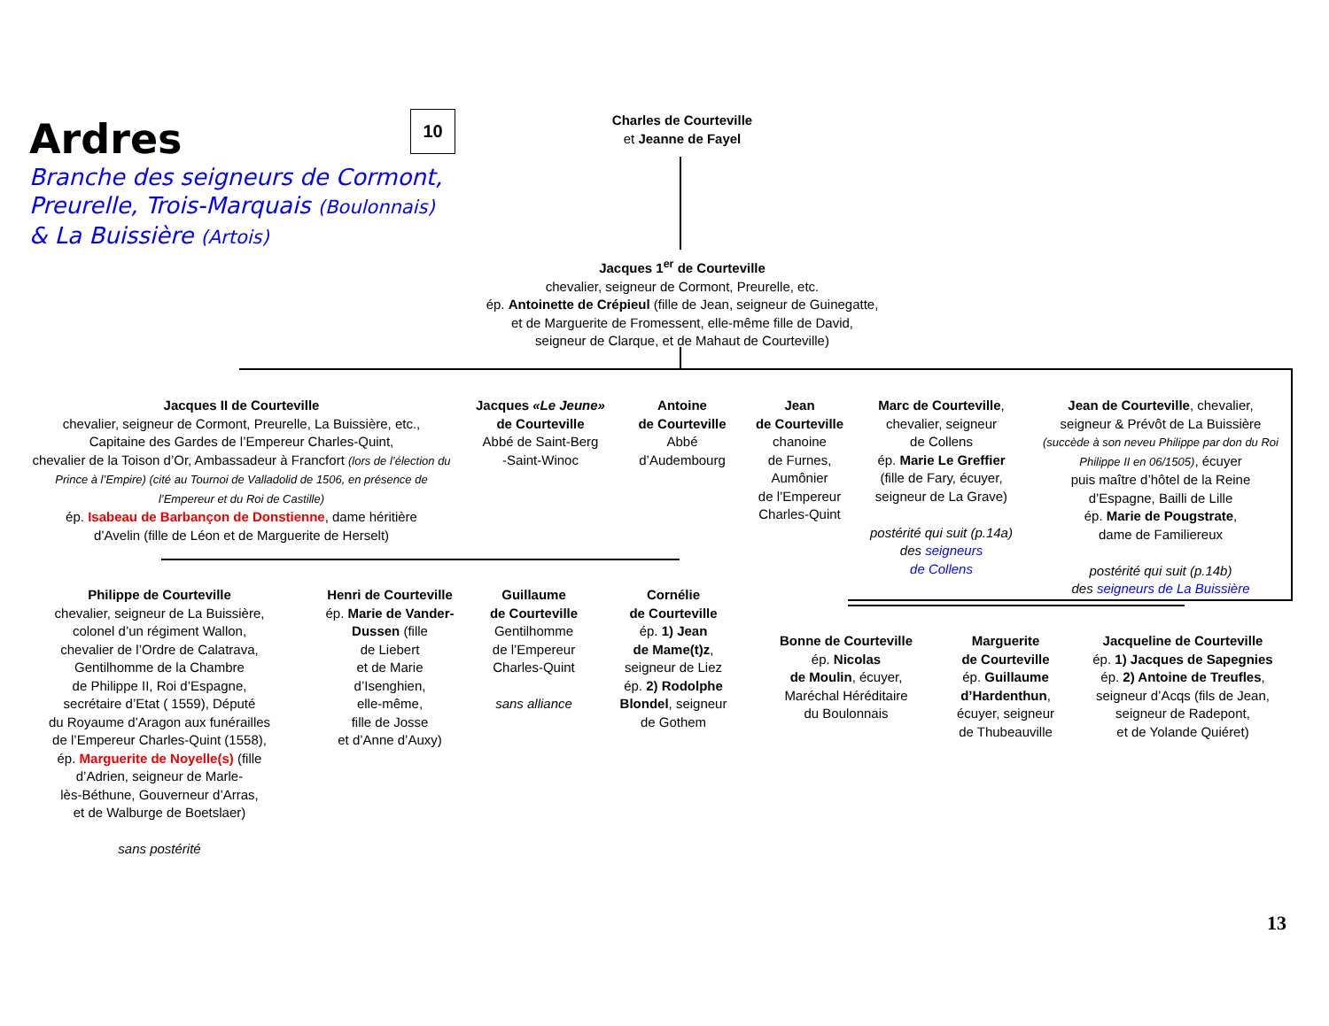Ardres
Branche des seigneurs de Cormont,
Preurelle, Trois-Marquais (Boulonnais)
& La Buissière (Artois)
10
Charles de Courteville
et Jeanne de Fayel
Jacques 1<sup>er</sup> de Courteville
chevalier, seigneur de Cormont, Preurelle, etc.
ép. Antoinette de Crépieul (fille de Jean, seigneur de Guinegatte,
et de Marguerite de Fromessent, elle-même fille de David,
seigneur de Clarque, et de Mahaut de Courteville)
Jacques II de Courteville
chevalier, seigneur de Cormont, Preurelle, La Buissière, etc.,
Capitaine des Gardes de l’Empereur Charles-Quint,
chevalier de la Toison d’Or, Ambassadeur à Francfort (lors de l’élection du Prince à l’Empire) (cité au Tournoi de Valladolid de 1506, en présence de l’Empereur et du Roi de Castille)
ép. Isabeau de Barbançon de Donstienne, dame héritière
d’Avelin (fille de Léon et de Marguerite de Herselt)
Jacques «Le Jeune»
de Courteville
Abbé de Saint-Berg
-Saint-Winoc
Antoine
de Courteville
Abbé
d’Audembourg
Jean
de Courteville
chanoine
de Furnes,
Aumônier
de l’Empereur
Charles-Quint
Marc de Courteville,
chevalier, seigneur
de Collens
ép. Marie Le Greffier
(fille de Fary, écuyer,
seigneur de La Grave)
postérité qui suit (p.14a)
des seigneurs
de Collens
Jean de Courteville, chevalier,
seigneur & Prévôt de La Buissière
(succède à son neveu Philippe par don du Roi Philippe II en 06/1505), écuyer
puis maître d’hôtel de la Reine
d’Espagne, Bailli de Lille
ép. Marie de Pougstrate,
dame de Familiereux
postérité qui suit (p.14b)
des seigneurs de La Buissière
Philippe de Courteville
chevalier, seigneur de La Buissière,
colonel d’un régiment Wallon,
chevalier de l’Ordre de Calatrava,
Gentilhomme de la Chambre
de Philippe II, Roi d’Espagne,
secrétaire d’Etat ( 1559), Député
du Royaume d’Aragon aux funérailles
de l’Empereur Charles-Quint (1558),
ép. Marguerite de Noyelle(s) (fille
d’Adrien, seigneur de Marle-
lès-Béthune, Gouverneur d’Arras,
et de Walburge de Boetslaer)
sans postérité
Henri de Courteville
ép. Marie de Vander-
Dussen (fille
de Liebert
et de Marie
d’Isenghien,
elle-même,
fille de Josse
et d’Anne d’Auxy)
Guillaume
de Courteville
Gentilhomme
de l’Empereur
Charles-Quint
sans alliance
Cornélie
de Courteville
ép. 1) Jean
de Mame(t)z,
seigneur de Liez
ép. 2) Rodolphe
Blondel, seigneur
de Gothem
Bonne de Courteville
ép. Nicolas
de Moulin, écuyer,
Maréchal Héréditaire
du Boulonnais
Marguerite
de Courteville
ép. Guillaume
d’Hardenthun,
écuyer, seigneur
de Thubeauville
Jacqueline de Courteville
ép. 1) Jacques de Sapegnies
ép. 2) Antoine de Treufles,
seigneur d’Acqs (fils de Jean,
seigneur de Radepont,
et de Yolande Quiéret)
13